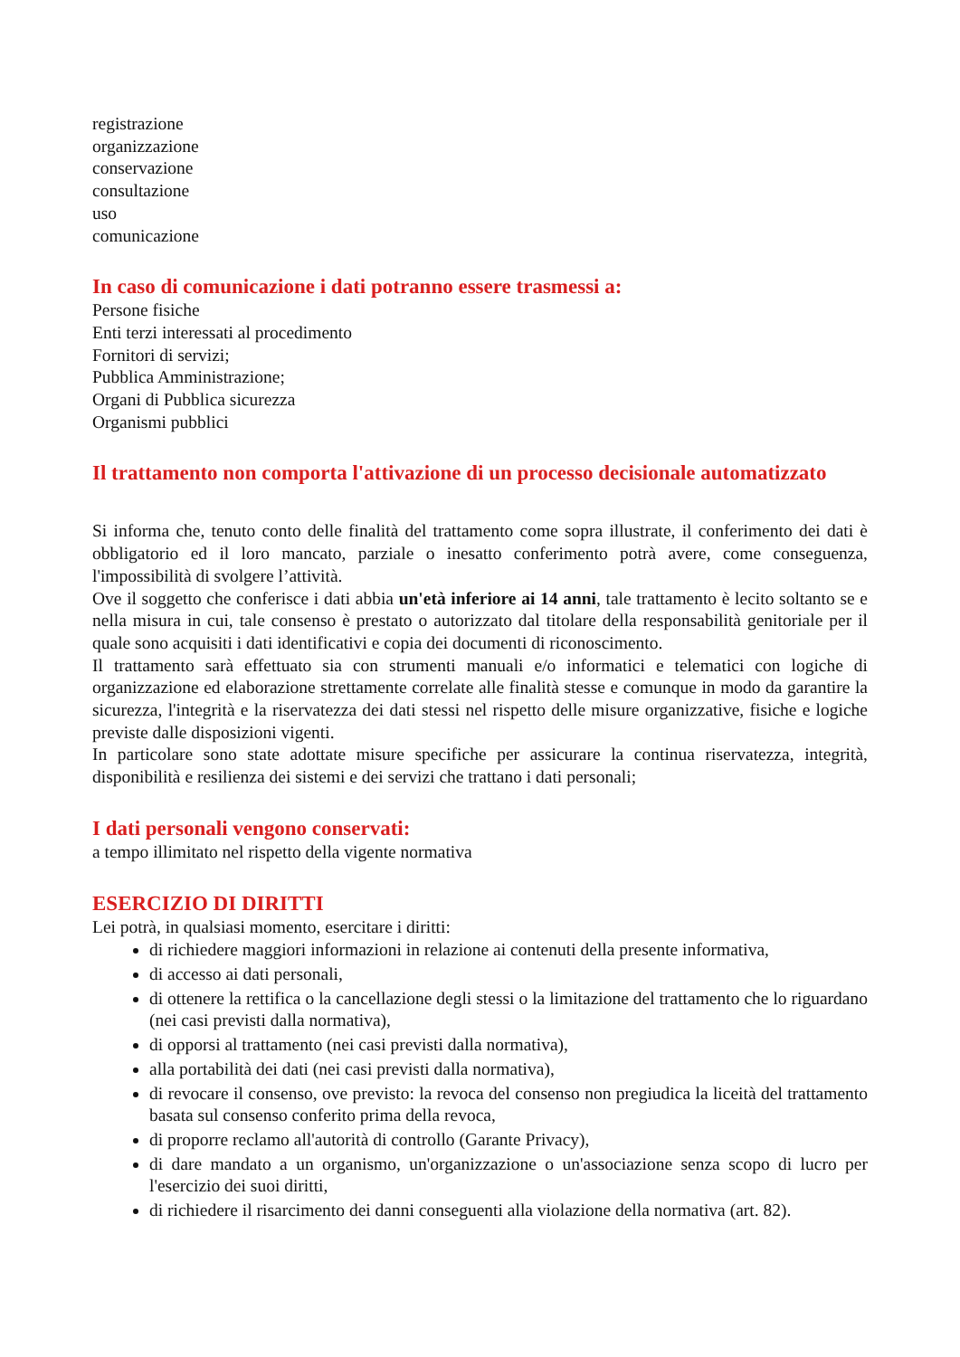registrazione
organizzazione
conservazione
consultazione
uso
comunicazione
In caso di comunicazione i dati potranno essere trasmessi a:
Persone fisiche
Enti terzi interessati al procedimento
Fornitori di servizi;
Pubblica Amministrazione;
Organi di Pubblica sicurezza
Organismi pubblici
Il trattamento non comporta l'attivazione di un processo decisionale automatizzato
Si informa che, tenuto conto delle finalità del trattamento come sopra illustrate, il conferimento dei dati è obbligatorio ed il loro mancato, parziale o inesatto conferimento potrà avere, come conseguenza, l'impossibilità di svolgere l’attività.
Ove il soggetto che conferisce i dati abbia un'età inferiore ai 14 anni, tale trattamento è lecito soltanto se e nella misura in cui, tale consenso è prestato o autorizzato dal titolare della responsabilità genitoriale per il quale sono acquisiti i dati identificativi e copia dei documenti di riconoscimento.
Il trattamento sarà effettuato sia con strumenti manuali e/o informatici e telematici con logiche di organizzazione ed elaborazione strettamente correlate alle finalità stesse e comunque in modo da garantire la sicurezza, l'integrità e la riservatezza dei dati stessi nel rispetto delle misure organizzative, fisiche e logiche previste dalle disposizioni vigenti.
In particolare sono state adottate misure specifiche per assicurare la continua riservatezza, integrità, disponibilità e resilienza dei sistemi e dei servizi che trattano i dati personali;
I dati personali vengono conservati:
a tempo illimitato nel rispetto della vigente normativa
ESERCIZIO DI DIRITTI
Lei potrà, in qualsiasi momento, esercitare i diritti:
di richiedere maggiori informazioni in relazione ai contenuti della presente informativa,
di accesso ai dati personali,
di ottenere la rettifica o la cancellazione degli stessi o la limitazione del trattamento che lo riguardano (nei casi previsti dalla normativa),
di opporsi al trattamento (nei casi previsti dalla normativa),
alla portabilità dei dati (nei casi previsti dalla normativa),
di revocare il consenso, ove previsto: la revoca del consenso non pregiudica la liceità del trattamento basata sul consenso conferito prima della revoca,
di proporre reclamo all'autorità di controllo (Garante Privacy),
di dare mandato a un organismo, un'organizzazione o un'associazione senza scopo di lucro per l'esercizio dei suoi diritti,
di richiedere il risarcimento dei danni conseguenti alla violazione della normativa (art. 82).